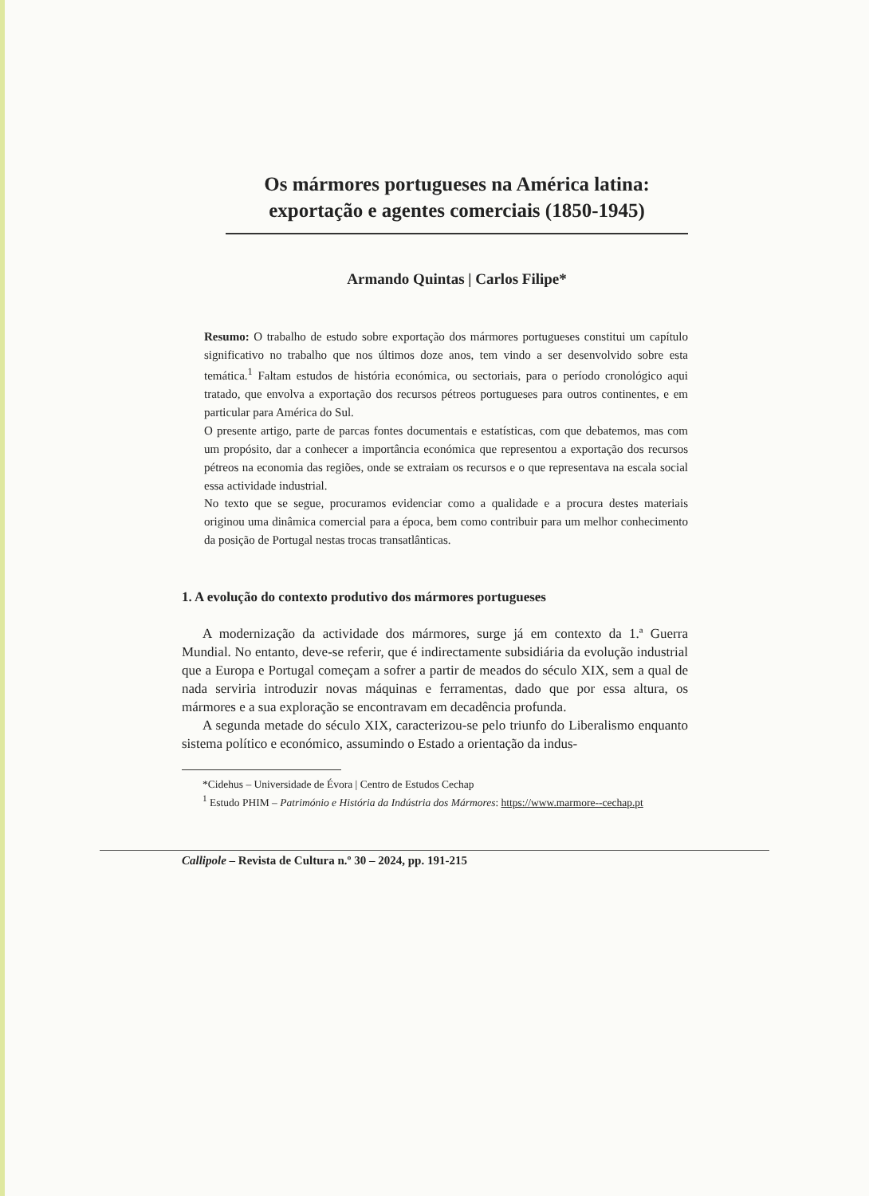Os mármores portugueses na América latina:
exportação e agentes comerciais (1850-1945)
Armando Quintas | Carlos Filipe*
Resumo: O trabalho de estudo sobre exportação dos mármores portugueses constitui um capítulo significativo no trabalho que nos últimos doze anos, tem vindo a ser desenvolvido sobre esta temática.<sup>1</sup> Faltam estudos de história económica, ou sectoriais, para o período cronológico aqui tratado, que envolva a exportação dos recursos pétreos portugueses para outros continentes, e em particular para América do Sul.
O presente artigo, parte de parcas fontes documentais e estatísticas, com que debatemos, mas com um propósito, dar a conhecer a importância económica que representou a exportação dos recursos pétreos na economia das regiões, onde se extraiam os recursos e o que representava na escala social essa actividade industrial.
No texto que se segue, procuramos evidenciar como a qualidade e a procura destes materiais originou uma dinâmica comercial para a época, bem como contribuir para um melhor conhecimento da posição de Portugal nestas trocas transatlânticas.
1. A evolução do contexto produtivo dos mármores portugueses
A modernização da actividade dos mármores, surge já em contexto da 1.ª Guerra Mundial. No entanto, deve-se referir, que é indirectamente subsidiária da evolução industrial que a Europa e Portugal começam a sofrer a partir de meados do século XIX, sem a qual de nada serviria introduzir novas máquinas e ferramentas, dado que por essa altura, os mármores e a sua exploração se encontravam em decadência profunda.
A segunda metade do século XIX, caracterizou-se pelo triunfo do Liberalismo enquanto sistema político e económico, assumindo o Estado a orientação da indus-
*Cidehus – Universidade de Évora | Centro de Estudos Cechap
<sup>1</sup> Estudo PHIM – Património e História da Indústria dos Mármores: https://www.marmore--cechap.pt
Callipole – Revista de Cultura n.º 30 – 2024, pp. 191-215